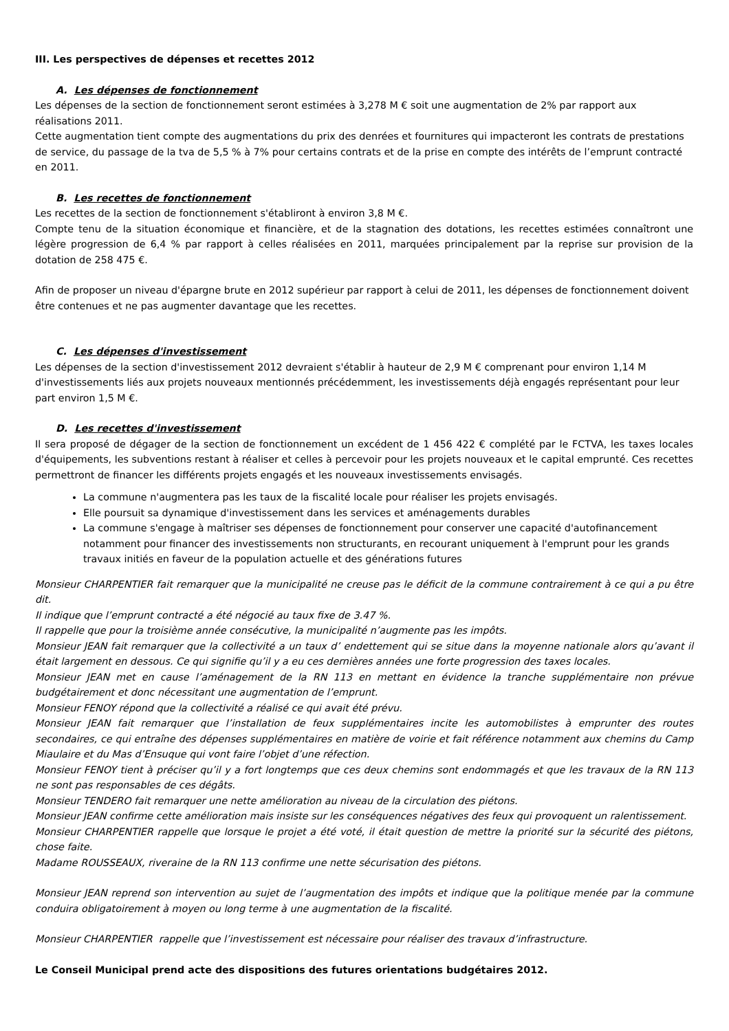III. Les perspectives de dépenses et recettes 2012
A. Les dépenses de fonctionnement
Les dépenses de la section de fonctionnement seront estimées à 3,278 M € soit une augmentation de 2% par rapport aux réalisations 2011.
Cette augmentation tient compte des augmentations du prix des denrées et fournitures qui impacteront les contrats de prestations de service, du passage de la tva de 5,5 % à 7% pour certains contrats et de la prise en compte des intérêts de l’emprunt contracté en 2011.
B. Les recettes de fonctionnement
Les recettes de la section de fonctionnement s'établiront à environ 3,8 M €.
Compte tenu de la situation économique et financière, et de la stagnation des dotations, les recettes estimées connaîtront une légère progression de 6,4 % par rapport à celles réalisées en 2011, marquées principalement par la reprise sur provision de la dotation de 258 475 €.
Afin de proposer un niveau d'épargne brute en 2012 supérieur par rapport à celui de 2011, les dépenses de fonctionnement doivent être contenues et ne pas augmenter davantage que les recettes.
C. Les dépenses d'investissement
Les dépenses de la section d'investissement 2012 devraient s'établir à hauteur de 2,9 M € comprenant pour environ 1,14 M d'investissements liés aux projets nouveaux mentionnés précédemment, les investissements déjà engagés représentant pour leur part environ 1,5 M €.
D. Les recettes d'investissement
Il sera proposé de dégager de la section de fonctionnement un excédent de 1 456 422 € complété par le FCTVA, les taxes locales d'équipements, les subventions restant à réaliser et celles à percevoir pour les projets nouveaux et le capital emprunté. Ces recettes permettront de financer les différents projets engagés et les nouveaux investissements envisagés.
La commune n'augmentera pas les taux de la fiscalité locale pour réaliser les projets envisagés.
Elle poursuit sa dynamique d'investissement dans les services et aménagements durables
La commune s'engage à maîtriser ses dépenses de fonctionnement pour conserver une capacité d'autofinancement notamment pour financer des investissements non structurants, en recourant uniquement à l'emprunt pour les grands travaux initiés en faveur de la population actuelle et des générations futures
Monsieur CHARPENTIER fait remarquer que la municipalité ne creuse pas le déficit de la commune contrairement à ce qui a pu être dit.
Il indique que l’emprunt contracté a été négocié au taux fixe de 3.47 %.
Il rappelle que pour la troisième année consécutive, la municipalité n’augmente pas les impôts.
Monsieur JEAN fait remarquer que la collectivité a un taux d’ endettement qui se situe dans la moyenne nationale alors qu’avant il était largement en dessous. Ce qui signifie qu’il y a eu ces dernières années une forte progression des taxes locales.
Monsieur JEAN met en cause l’aménagement de la RN 113 en mettant en évidence la tranche supplémentaire non prévue budgétairement et donc nécessitant une augmentation de l’emprunt.
Monsieur FENOY répond que la collectivité a réalisé ce qui avait été prévu.
Monsieur JEAN fait remarquer que l’installation de feux supplémentaires incite les automobilistes à emprunter des routes secondaires, ce qui entraîne des dépenses supplémentaires en matière de voirie et fait référence notamment aux chemins du Camp Miaulaire et du Mas d’Ensuque qui vont faire l’objet d’une réfection.
Monsieur FENOY tient à préciser qu’il y a fort longtemps que ces deux chemins sont endommagés et que les travaux de la RN 113 ne sont pas responsables de ces dégâts.
Monsieur TENDERO fait remarquer une nette amélioration au niveau de la circulation des piétons.
Monsieur JEAN confirme cette amélioration mais insiste sur les conséquences négatives des feux qui provoquent un ralentissement.
Monsieur CHARPENTIER rappelle que lorsque le projet a été voté, il était question de mettre la priorité sur la sécurité des piétons, chose faite.
Madame ROUSSEAUX, riveraine de la RN 113 confirme une nette sécurisation des piétons.
Monsieur JEAN reprend son intervention au sujet de l’augmentation des impôts et indique que la politique menée par la commune conduira obligatoirement à moyen ou long terme à une augmentation de la fiscalité.
Monsieur CHARPENTIER rappelle que l’investissement est nécessaire pour réaliser des travaux d’infrastructure.
Le Conseil Municipal prend acte des dispositions des futures orientations budgétaires 2012.